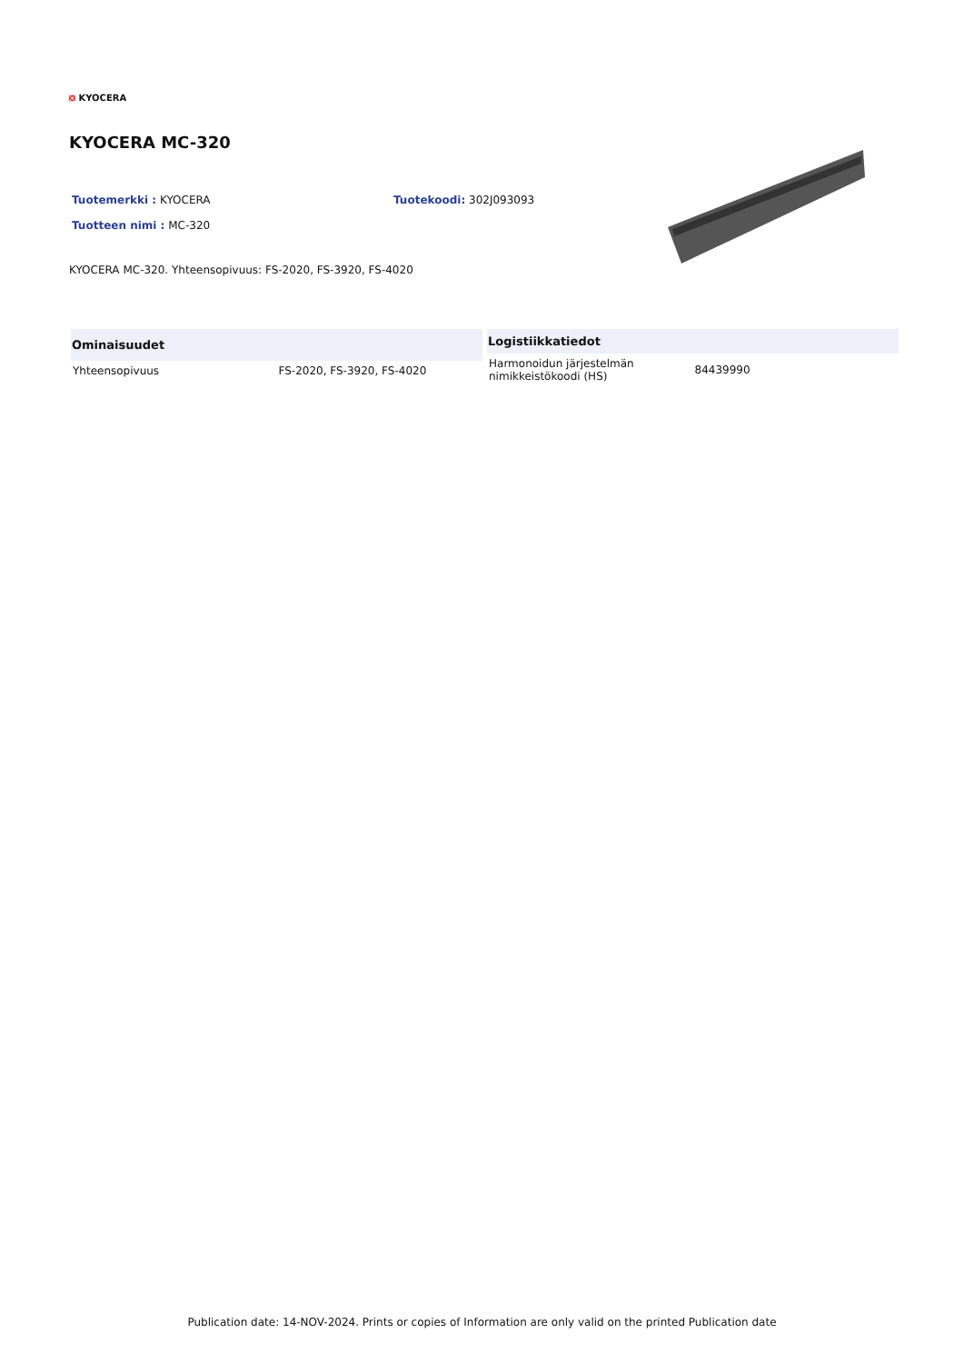⛋ KYOCERA
KYOCERA MC-320
Tuotemerkki : KYOCERA Tuotekoodi: 302J093093
Tuotteen nimi : MC-320
KYOCERA MC-320. Yhteensopivuus: FS-2020, FS-3920, FS-4020
| Ominaisuudet | |
| --- | --- |
| Yhteensopivuus | FS-2020, FS-3920, FS-4020 |
| Logistiikkatiedot | |
| --- | --- |
| Harmonoidun järjestelmän nimikkeistökoodi (HS) | 84439990 |
Publication date: 14-NOV-2024. Prints or copies of Information are only valid on the printed Publication date